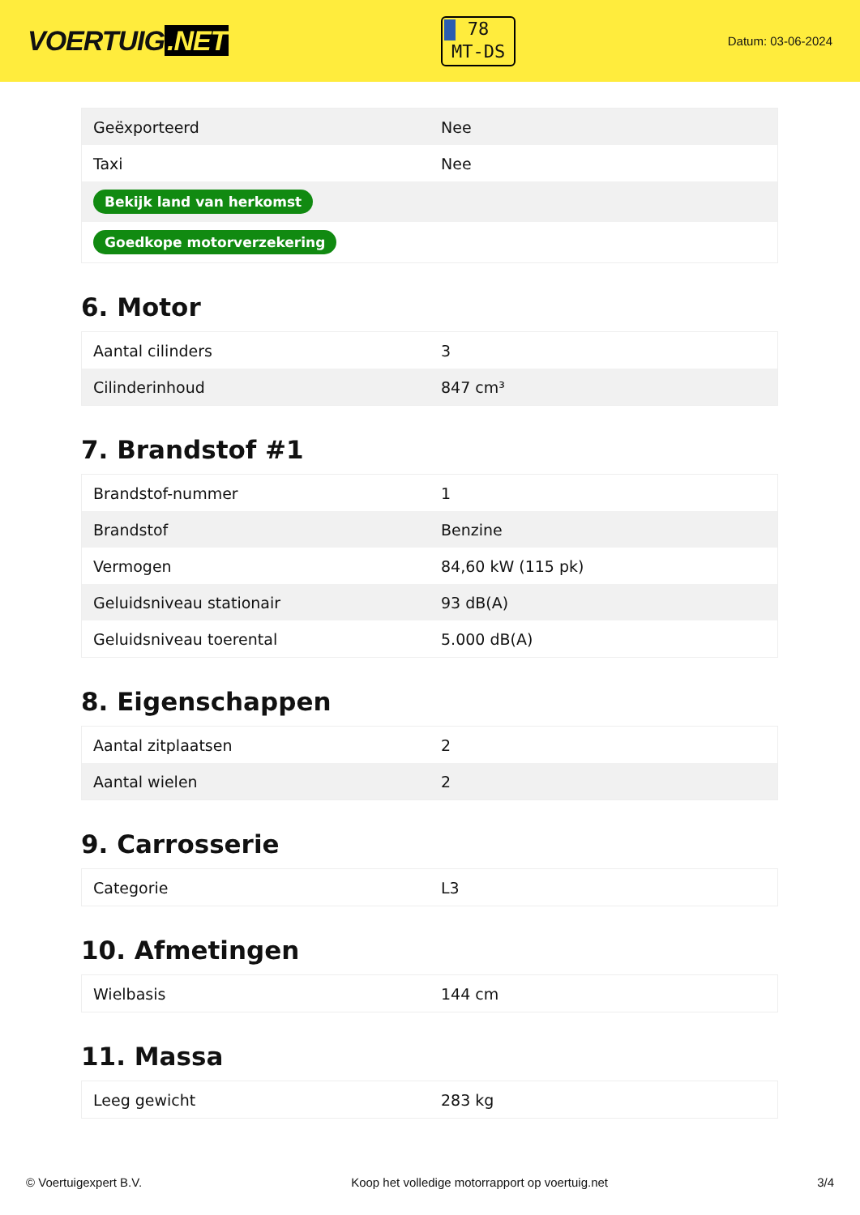VOERTUIG.NET
78
MT-DS
Datum: 03-06-2024
| Geëxporteerd | Nee |
| Taxi | Nee |
| Bekijk land van herkomst | |
| Goedkope motorverzekering | |
6. Motor
| Aantal cilinders | 3 |
| Cilinderinhoud | 847 cm³ |
7. Brandstof #1
| Brandstof-nummer | 1 |
| Brandstof | Benzine |
| Vermogen | 84,60 kW (115 pk) |
| Geluidsniveau stationair | 93 dB(A) |
| Geluidsniveau toerental | 5.000 dB(A) |
8. Eigenschappen
| Aantal zitplaatsen | 2 |
| Aantal wielen | 2 |
9. Carrosserie
| Categorie | L3 |
10. Afmetingen
| Wielbasis | 144 cm |
11. Massa
| Leeg gewicht | 283 kg |
© Voertuigexpert B.V. Koop het volledige motorrapport op voertuig.net 3/4